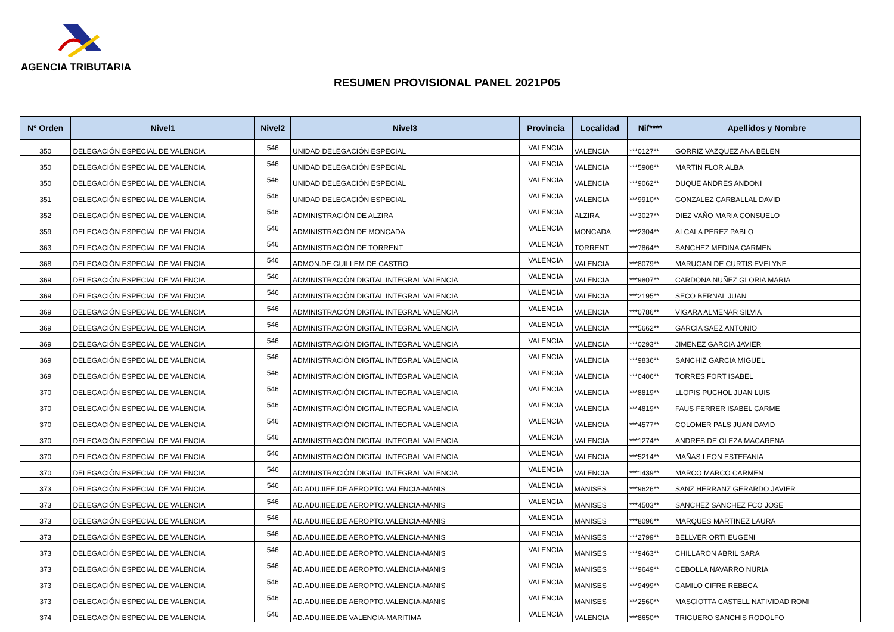AGENCIA TRIBUTARIA
RESUMEN PROVISIONAL PANEL 2021P05
| Nº Orden | Nivel1 | Nivel2 | Nivel3 | Provincia | Localidad | Nif**** | Apellidos y Nombre |
| --- | --- | --- | --- | --- | --- | --- | --- |
| 350 | DELEGACIÓN ESPECIAL DE VALENCIA | 546 | UNIDAD DELEGACIÓN ESPECIAL | VALENCIA | VALENCIA | ***0127** | GORRIZ VAZQUEZ ANA BELEN |
| 350 | DELEGACIÓN ESPECIAL DE VALENCIA | 546 | UNIDAD DELEGACIÓN ESPECIAL | VALENCIA | VALENCIA | ***5908** | MARTIN FLOR ALBA |
| 350 | DELEGACIÓN ESPECIAL DE VALENCIA | 546 | UNIDAD DELEGACIÓN ESPECIAL | VALENCIA | VALENCIA | ***9062** | DUQUE ANDRES ANDONI |
| 351 | DELEGACIÓN ESPECIAL DE VALENCIA | 546 | UNIDAD DELEGACIÓN ESPECIAL | VALENCIA | VALENCIA | ***9910** | GONZALEZ CARBALLAL DAVID |
| 352 | DELEGACIÓN ESPECIAL DE VALENCIA | 546 | ADMINISTRACIÓN DE ALZIRA | VALENCIA | ALZIRA | ***3027** | DIEZ VAÑO MARIA CONSUELO |
| 359 | DELEGACIÓN ESPECIAL DE VALENCIA | 546 | ADMINISTRACIÓN DE MONCADA | VALENCIA | MONCADA | ***2304** | ALCALA PEREZ PABLO |
| 363 | DELEGACIÓN ESPECIAL DE VALENCIA | 546 | ADMINISTRACIÓN DE TORRENT | VALENCIA | TORRENT | ***7864** | SANCHEZ MEDINA CARMEN |
| 368 | DELEGACIÓN ESPECIAL DE VALENCIA | 546 | ADMON.DE GUILLEM DE CASTRO | VALENCIA | VALENCIA | ***8079** | MARUGAN DE CURTIS EVELYNE |
| 369 | DELEGACIÓN ESPECIAL DE VALENCIA | 546 | ADMINISTRACIÓN DIGITAL INTEGRAL VALENCIA | VALENCIA | VALENCIA | ***9807** | CARDONA NUÑEZ GLORIA MARIA |
| 369 | DELEGACIÓN ESPECIAL DE VALENCIA | 546 | ADMINISTRACIÓN DIGITAL INTEGRAL VALENCIA | VALENCIA | VALENCIA | ***2195** | SECO BERNAL JUAN |
| 369 | DELEGACIÓN ESPECIAL DE VALENCIA | 546 | ADMINISTRACIÓN DIGITAL INTEGRAL VALENCIA | VALENCIA | VALENCIA | ***0786** | VIGARA ALMENAR SILVIA |
| 369 | DELEGACIÓN ESPECIAL DE VALENCIA | 546 | ADMINISTRACIÓN DIGITAL INTEGRAL VALENCIA | VALENCIA | VALENCIA | ***5662** | GARCIA SAEZ ANTONIO |
| 369 | DELEGACIÓN ESPECIAL DE VALENCIA | 546 | ADMINISTRACIÓN DIGITAL INTEGRAL VALENCIA | VALENCIA | VALENCIA | ***0293** | JIMENEZ GARCIA JAVIER |
| 369 | DELEGACIÓN ESPECIAL DE VALENCIA | 546 | ADMINISTRACIÓN DIGITAL INTEGRAL VALENCIA | VALENCIA | VALENCIA | ***9836** | SANCHIZ GARCIA MIGUEL |
| 369 | DELEGACIÓN ESPECIAL DE VALENCIA | 546 | ADMINISTRACIÓN DIGITAL INTEGRAL VALENCIA | VALENCIA | VALENCIA | ***0406** | TORRES FORT ISABEL |
| 370 | DELEGACIÓN ESPECIAL DE VALENCIA | 546 | ADMINISTRACIÓN DIGITAL INTEGRAL VALENCIA | VALENCIA | VALENCIA | ***8819** | LLOPIS PUCHOL JUAN LUIS |
| 370 | DELEGACIÓN ESPECIAL DE VALENCIA | 546 | ADMINISTRACIÓN DIGITAL INTEGRAL VALENCIA | VALENCIA | VALENCIA | ***4819** | FAUS FERRER ISABEL CARME |
| 370 | DELEGACIÓN ESPECIAL DE VALENCIA | 546 | ADMINISTRACIÓN DIGITAL INTEGRAL VALENCIA | VALENCIA | VALENCIA | ***4577** | COLOMER PALS JUAN DAVID |
| 370 | DELEGACIÓN ESPECIAL DE VALENCIA | 546 | ADMINISTRACIÓN DIGITAL INTEGRAL VALENCIA | VALENCIA | VALENCIA | ***1274** | ANDRES DE OLEZA MACARENA |
| 370 | DELEGACIÓN ESPECIAL DE VALENCIA | 546 | ADMINISTRACIÓN DIGITAL INTEGRAL VALENCIA | VALENCIA | VALENCIA | ***5214** | MAÑAS LEON ESTEFANIA |
| 370 | DELEGACIÓN ESPECIAL DE VALENCIA | 546 | ADMINISTRACIÓN DIGITAL INTEGRAL VALENCIA | VALENCIA | VALENCIA | ***1439** | MARCO MARCO CARMEN |
| 373 | DELEGACIÓN ESPECIAL DE VALENCIA | 546 | AD.ADU.IIEE.DE AEROPTO.VALENCIA-MANIS | VALENCIA | MANISES | ***9626** | SANZ HERRANZ GERARDO JAVIER |
| 373 | DELEGACIÓN ESPECIAL DE VALENCIA | 546 | AD.ADU.IIEE.DE AEROPTO.VALENCIA-MANIS | VALENCIA | MANISES | ***4503** | SANCHEZ SANCHEZ FCO JOSE |
| 373 | DELEGACIÓN ESPECIAL DE VALENCIA | 546 | AD.ADU.IIEE.DE AEROPTO.VALENCIA-MANIS | VALENCIA | MANISES | ***8096** | MARQUES MARTINEZ LAURA |
| 373 | DELEGACIÓN ESPECIAL DE VALENCIA | 546 | AD.ADU.IIEE.DE AEROPTO.VALENCIA-MANIS | VALENCIA | MANISES | ***2799** | BELLVER ORTI EUGENI |
| 373 | DELEGACIÓN ESPECIAL DE VALENCIA | 546 | AD.ADU.IIEE.DE AEROPTO.VALENCIA-MANIS | VALENCIA | MANISES | ***9463** | CHILLARON ABRIL SARA |
| 373 | DELEGACIÓN ESPECIAL DE VALENCIA | 546 | AD.ADU.IIEE.DE AEROPTO.VALENCIA-MANIS | VALENCIA | MANISES | ***9649** | CEBOLLA NAVARRO NURIA |
| 373 | DELEGACIÓN ESPECIAL DE VALENCIA | 546 | AD.ADU.IIEE.DE AEROPTO.VALENCIA-MANIS | VALENCIA | MANISES | ***9499** | CAMILO CIFRE REBECA |
| 373 | DELEGACIÓN ESPECIAL DE VALENCIA | 546 | AD.ADU.IIEE.DE AEROPTO.VALENCIA-MANIS | VALENCIA | MANISES | ***2560** | MASCIOTTA CASTELL NATIVIDAD ROMI |
| 374 | DELEGACIÓN ESPECIAL DE VALENCIA | 546 | AD.ADU.IIEE.DE VALENCIA-MARITIMA | VALENCIA | VALENCIA | ***8650** | TRIGUERO SANCHIS RODOLFO |